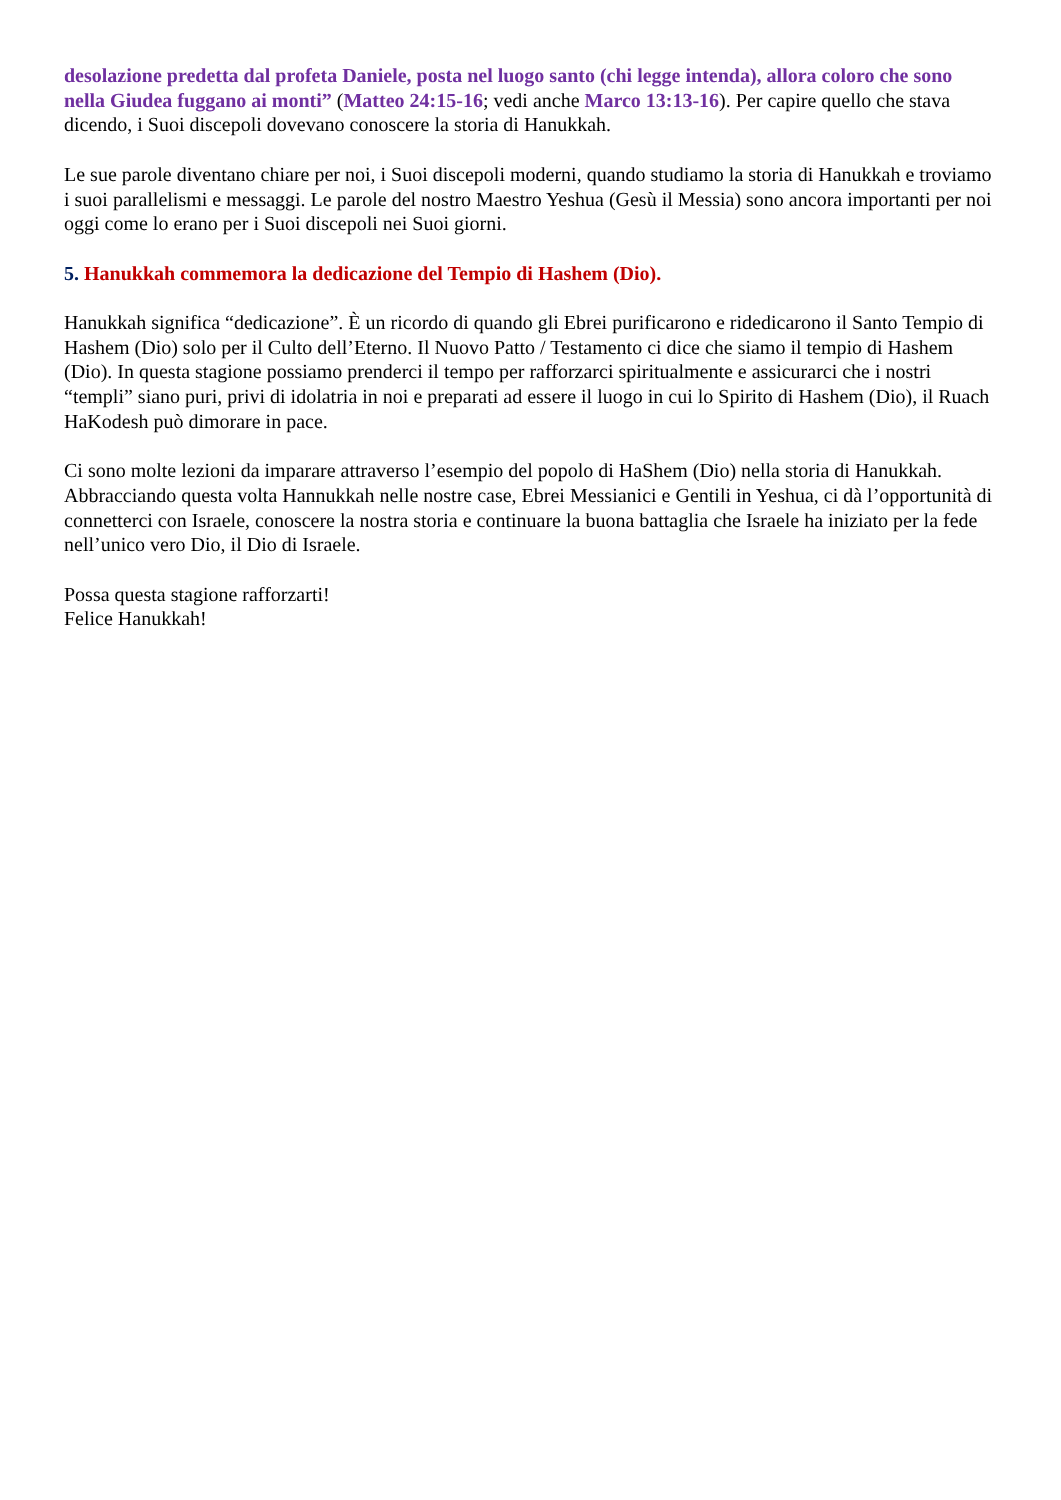desolazione predetta dal profeta Daniele, posta nel luogo santo (chi legge intenda), allora coloro che sono nella Giudea fuggano ai monti” (Matteo 24:15-16; vedi anche Marco 13:13-16). Per capire quello che stava dicendo, i Suoi discepoli dovevano conoscere la storia di Hanukkah.
Le sue parole diventano chiare per noi, i Suoi discepoli moderni, quando studiamo la storia di Hanukkah e troviamo i suoi parallelismi e messaggi. Le parole del nostro Maestro Yeshua (Gesù il Messia) sono ancora importanti per noi oggi come lo erano per i Suoi discepoli nei Suoi giorni.
5. Hanukkah commemora la dedicazione del Tempio di Hashem (Dio).
Hanukkah significa “dedicazione”. È un ricordo di quando gli Ebrei purificarono e ridedicarono il Santo Tempio di Hashem (Dio) solo per il Culto dell’Eterno. Il Nuovo Patto / Testamento ci dice che siamo il tempio di Hashem (Dio). In questa stagione possiamo prenderci il tempo per rafforzarci spiritualmente e assicurarci che i nostri “templi” siano puri, privi di idolatria in noi e preparati ad essere il luogo in cui lo Spirito di Hashem (Dio), il Ruach HaKodesh può dimorare in pace.
Ci sono molte lezioni da imparare attraverso l’esempio del popolo di HaShem (Dio) nella storia di Hanukkah. Abbracciando questa volta Hannukkah nelle nostre case, Ebrei Messianici e Gentili in Yeshua, ci dà l’opportunità di connetterci con Israele, conoscere la nostra storia e continuare la buona battaglia che Israele ha iniziato per la fede nell’unico vero Dio, il Dio di Israele.
Possa questa stagione rafforzarti!
Felice Hanukkah!